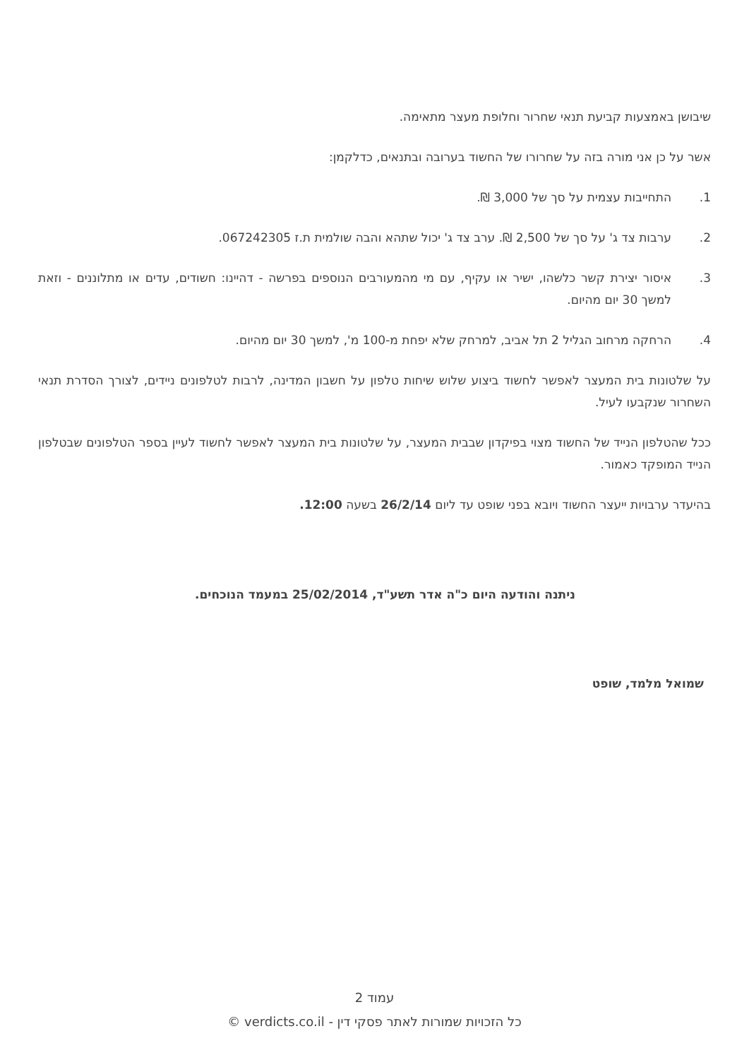שיבושן באמצעות קביעת תנאי שחרור וחלופת מעצר מתאימה.
אשר על כן אני מורה בזה על שחרורו של החשוד בערובה ובתנאים, כדלקמן:
1. התחייבות עצמית על סך של 3,000 ₪.
2. ערבות צד ג' על סך של 2,500 ₪. ערב צד ג' יכול שתהא והבה שולמית ת.ז 067242305.
3. איסור יצירת קשר כלשהו, ישיר או עקיף, עם מי מהמעורבים הנוספים בפרשה - דהיינו: חשודים, עדים או מתלוננים - וזאת למשך 30 יום מהיום.
4. הרחקה מרחוב הגליל 2 תל אביב, למרחק שלא יפחת מ-100 מ', למשך 30 יום מהיום.
על שלטונות בית המעצר לאפשר לחשוד ביצוע שלוש שיחות טלפון על חשבון המדינה, לרבות לטלפונים ניידים, לצורך הסדרת תנאי השחרור שנקבעו לעיל.
ככל שהטלפון הנייד של החשוד מצוי בפיקדון שבבית המעצר, על שלטונות בית המעצר לאפשר לחשוד לעיין בספר הטלפונים שבטלפון הנייד המופקד כאמור.
בהיעדר ערבויות ייעצר החשוד ויובא בפני שופט עד ליום 26/2/14 בשעה 12:00.
ניתנה והודעה היום כ"ה אדר תשע"ד, 25/02/2014 במעמד הנוכחים.
שמואל מלמד, שופט
עמוד 2
כל הזכויות שמורות לאתר פסקי דין - verdicts.co.il ©